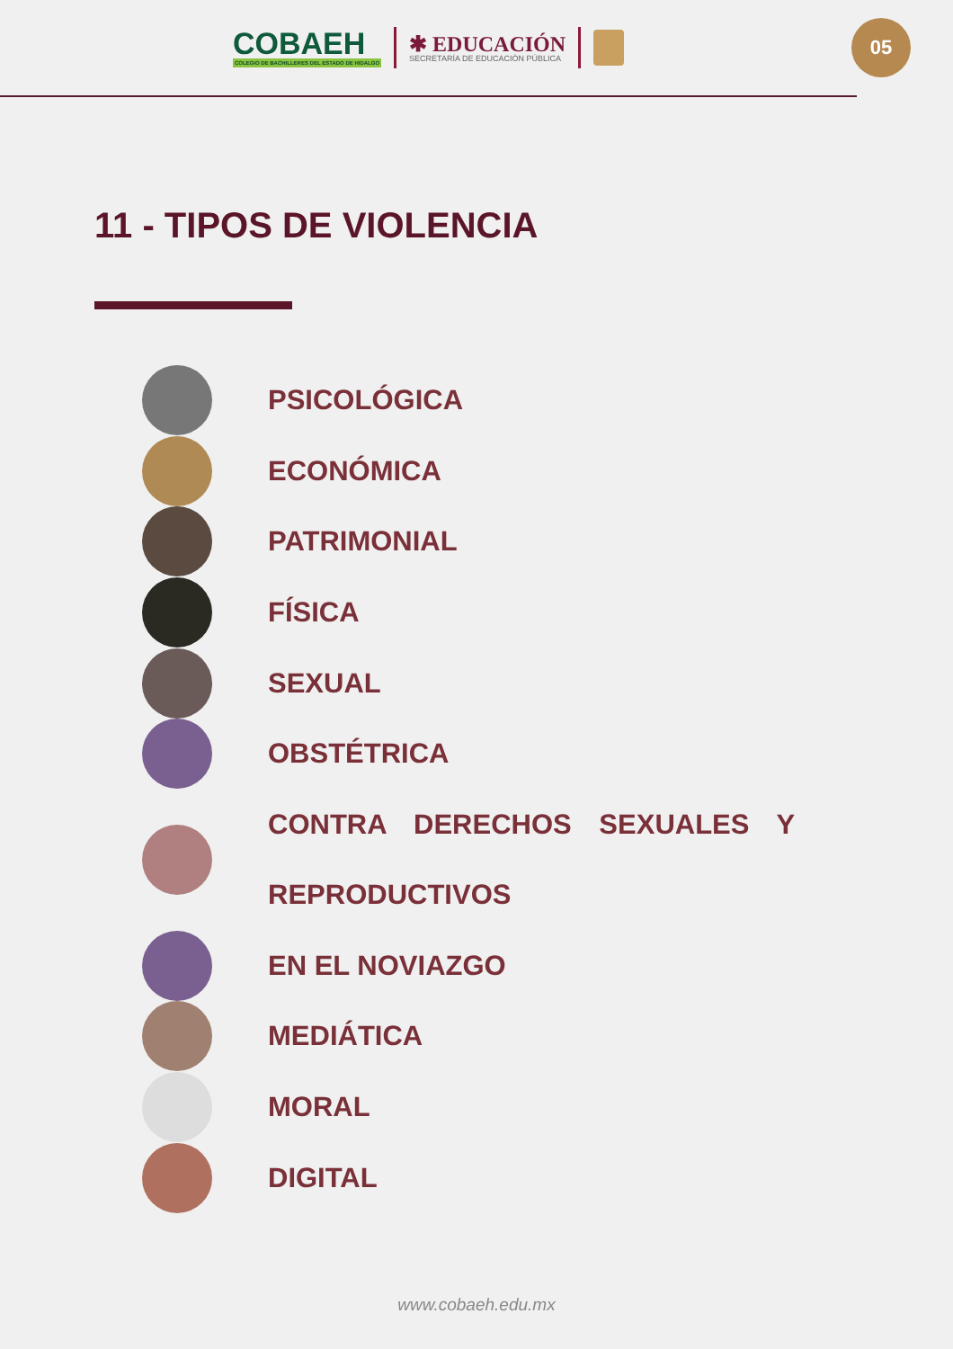COBAEH
COLEGIO DE BACHILLERES DEL ESTADO DE HIDALGO
✱ EDUCACIÓN
SECRETARÍA DE EDUCACIÓN PÚBLICA
05
11 - TIPOS DE VIOLENCIA
PSICOLÓGICA
ECONÓMICA
PATRIMONIAL
FÍSICA
SEXUAL
OBSTÉTRICA
CONTRA DERECHOS SEXUALES Y REPRODUCTIVOS
EN EL NOVIAZGO
MEDIÁTICA
MORAL
DIGITAL
www.cobaeh.edu.mx